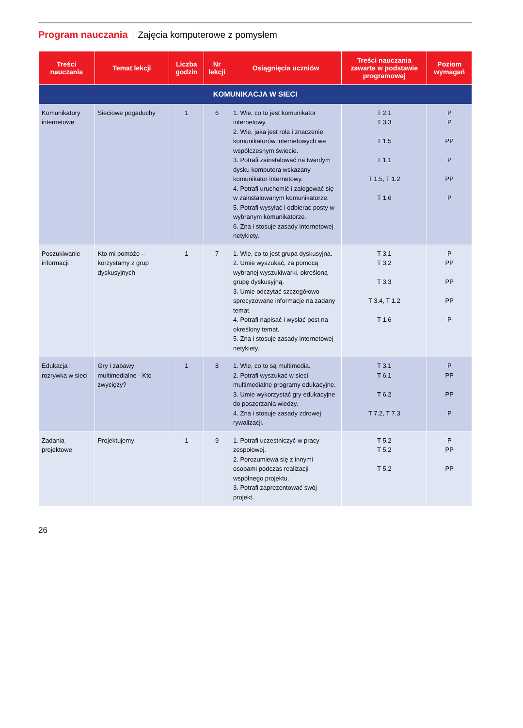Program nauczania Zajęcia komputerowe z pomysłem
| Treści nauczania | Temat lekcji | Liczba godzin | Nr lekcji | Osiągnięcia uczniów | Treści nauczania zawarte w podstawie programowej | Poziom wymagań |
| --- | --- | --- | --- | --- | --- | --- |
| KOMUNIKACJA W SIECI | | | | | | |
| Komunikatory internetowe | Sieciowe pogaduchy | 1 | 6 | 1. Wie, co to jest komunikator internetowy. 2. Wie, jaka jest rola i znaczenie komunikatorów internetowych we współczesnym świecie. 3. Potrafi zainstalować na twardym dysku komputera wskazany komunikator internetowy. 4. Potrafi uruchomić i zalogować się w zainstalowanym komunikatorze. 5. Potrafi wysyłać i odbierać posty w wybranym komunikatorze. 6. Zna i stosuje zasady internetowej netykiety. | T 2.1 T 3.3 T 1.5 T 1.1 T 1.5, T 1.2 T 1.6 | P P PP P PP P |
| Poszukiwanie informacji | Kto mi pomoże – korzystamy z grup dyskusyjnych | 1 | 7 | 1. Wie, co to jest grupa dyskusyjna. 2. Umie wyszukać, za pomocą wybranej wyszukiwarki, określoną grupę dyskusyjną. 3. Umie odczytać szczegółowo sprecyzowane informacje na zadany temat. 4. Potrafi napisać i wysłać post na określony temat. 5. Zna i stosuje zasady internetowej netykiety. | T 3.1 T 3.2 T 3.3 T 3.4, T 1.2 T 1.6 | P PP PP PP P |
| Edukacja i rozrywka w sieci | Gry i zabawy multimedialne - Kto zwycięży? | 1 | 8 | 1. Wie, co to są multimedia. 2. Potrafi wyszukać w sieci multimedialne programy edukacyjne. 3. Umie wykorzystać gry edukacyjne do poszerzania wiedzy. 4. Zna i stosuje zasady zdrowej rywalizacji. | T 3.1 T 6.1 T 6.2 T 7.2, T 7.3 | P PP PP P |
| Zadania projektowe | Projektujemy | 1 | 9 | 1. Potrafi uczestniczyć w pracy zespołowej. 2. Porozumiewa się z innymi osobami podczas realizacji wspólnego projektu. 3. Potrafi zaprezentować swój projekt. | T 5.2 T 5.2 T 5.2 | P PP PP |
26